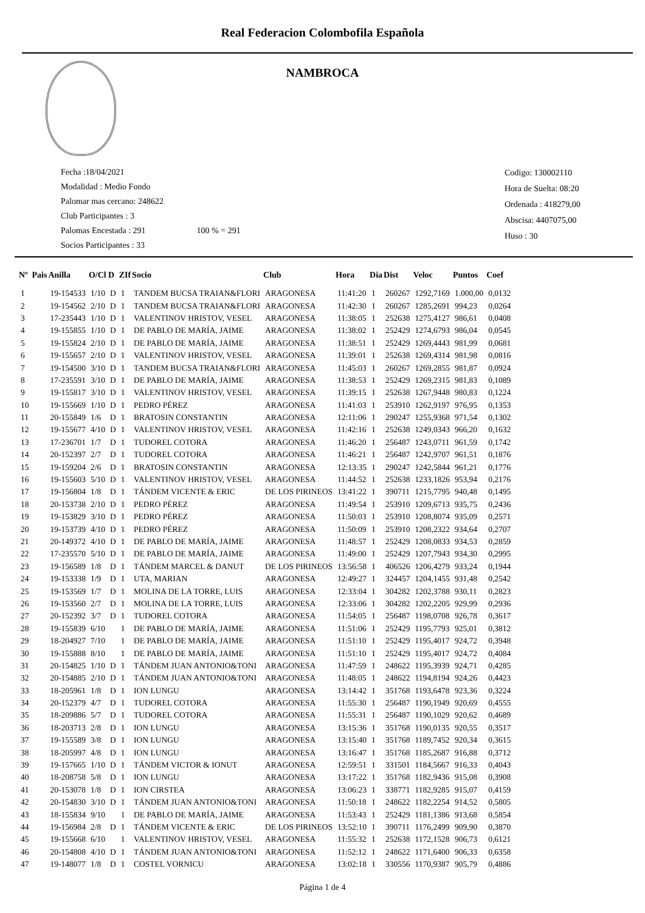Real Federacion Colombofila Española
NAMBROCA
Fecha :18/04/2021
Modalidad : Medio Fondo
Palomar mas cercano: 248622
Club Participantes : 3
Palomas Encestada : 291 100 % = 291
Socios Participantes : 33
Codigo: 130002110
Hora de Suelta: 08:20
Ordenada : 418279,00
Abscisa: 4407075,00
Huso : 30
| Nº | Pais | Anilla | O/Cl | D | ZIf | Socio | Club | Hora | Dia | Dist | Veloc | Puntos | Coef |
| --- | --- | --- | --- | --- | --- | --- | --- | --- | --- | --- | --- | --- | --- |
| 1 | | 19-154533 | 1/10 | D | 1 | TANDEM BUCSA TRAIAN&FLORI | ARAGONESA | 11:41:20 | 1 | 260267 | 1292,7169 | 1.000,00 | 0,0132 |
| 2 | | 19-154562 | 2/10 | D | 1 | TANDEM BUCSA TRAIAN&FLORI | ARAGONESA | 11:42:30 | 1 | 260267 | 1285,2691 | 994,23 | 0,0264 |
| 3 | | 17-235443 | 1/10 | D | 1 | VALENTINOV HRISTOV, VESEL | ARAGONESA | 11:38:05 | 1 | 252638 | 1275,4127 | 986,61 | 0,0408 |
| 4 | | 19-155855 | 1/10 | D | 1 | DE PABLO DE MARÍA, JAIME | ARAGONESA | 11:38:02 | 1 | 252429 | 1274,6793 | 986,04 | 0,0545 |
| 5 | | 19-155824 | 2/10 | D | 1 | DE PABLO DE MARÍA, JAIME | ARAGONESA | 11:38:51 | 1 | 252429 | 1269,4443 | 981,99 | 0,0681 |
| 6 | | 19-155657 | 2/10 | D | 1 | VALENTINOV HRISTOV, VESEL | ARAGONESA | 11:39:01 | 1 | 252638 | 1269,4314 | 981,98 | 0,0816 |
| 7 | | 19-154500 | 3/10 | D | 1 | TANDEM BUCSA TRAIAN&FLORI | ARAGONESA | 11:45:03 | 1 | 260267 | 1269,2855 | 981,87 | 0,0924 |
| 8 | | 17-235591 | 3/10 | D | 1 | DE PABLO DE MARÍA, JAIME | ARAGONESA | 11:38:53 | 1 | 252429 | 1269,2315 | 981,83 | 0,1089 |
| 9 | | 19-155817 | 3/10 | D | 1 | VALENTINOV HRISTOV, VESEL | ARAGONESA | 11:39:15 | 1 | 252638 | 1267,9448 | 980,83 | 0,1224 |
| 10 | | 19-155669 | 1/10 | D | 1 | PEDRO PÉREZ | ARAGONESA | 11:41:03 | 1 | 253910 | 1262,9197 | 976,95 | 0,1353 |
| 11 | | 20-155849 | 1/6 | D | 1 | BRATOSIN CONSTANTIN | ARAGONESA | 12:11:06 | 1 | 290247 | 1255,9368 | 971,54 | 0,1302 |
| 12 | | 19-155677 | 4/10 | D | 1 | VALENTINOV HRISTOV, VESEL | ARAGONESA | 11:42:16 | 1 | 252638 | 1249,0343 | 966,20 | 0,1632 |
| 13 | | 17-236701 | 1/7 | D | 1 | TUDOREL COTORA | ARAGONESA | 11:46:20 | 1 | 256487 | 1243,0711 | 961,59 | 0,1742 |
| 14 | | 20-152397 | 2/7 | D | 1 | TUDOREL COTORA | ARAGONESA | 11:46:21 | 1 | 256487 | 1242,9707 | 961,51 | 0,1876 |
| 15 | | 19-159204 | 2/6 | D | 1 | BRATOSIN CONSTANTIN | ARAGONESA | 12:13:35 | 1 | 290247 | 1242,5844 | 961,21 | 0,1776 |
| 16 | | 19-155603 | 5/10 | D | 1 | VALENTINOV HRISTOV, VESEL | ARAGONESA | 11:44:52 | 1 | 252638 | 1233,1826 | 953,94 | 0,2176 |
| 17 | | 19-156804 | 1/8 | D | 1 | TÁNDEM VICENTE & ERIC | DE LOS PIRINEOS | 13:41:22 | 1 | 390711 | 1215,7795 | 940,48 | 0,1495 |
| 18 | | 20-153738 | 2/10 | D | 1 | PEDRO PÉREZ | ARAGONESA | 11:49:54 | 1 | 253910 | 1209,6713 | 935,75 | 0,2436 |
| 19 | | 19-153829 | 3/10 | D | 1 | PEDRO PÉREZ | ARAGONESA | 11:50:03 | 1 | 253910 | 1208,8074 | 935,09 | 0,2571 |
| 20 | | 19-153739 | 4/10 | D | 1 | PEDRO PÉREZ | ARAGONESA | 11:50:09 | 1 | 253910 | 1208,2322 | 934,64 | 0,2707 |
| 21 | | 20-149372 | 4/10 | D | 1 | DE PABLO DE MARÍA, JAIME | ARAGONESA | 11:48:57 | 1 | 252429 | 1208,0833 | 934,53 | 0,2859 |
| 22 | | 17-235570 | 5/10 | D | 1 | DE PABLO DE MARÍA, JAIME | ARAGONESA | 11:49:00 | 1 | 252429 | 1207,7943 | 934,30 | 0,2995 |
| 23 | | 19-156589 | 1/8 | D | 1 | TÁNDEM MARCEL & DANUT | DE LOS PIRINEOS | 13:56:58 | 1 | 406526 | 1206,4279 | 933,24 | 0,1944 |
| 24 | | 19-153338 | 1/9 | D | 1 | UTA, MARIAN | ARAGONESA | 12:49:27 | 1 | 324457 | 1204,1455 | 931,48 | 0,2542 |
| 25 | | 19-153569 | 1/7 | D | 1 | MOLINA DE LA TORRE, LUIS | ARAGONESA | 12:33:04 | 1 | 304282 | 1202,3788 | 930,11 | 0,2823 |
| 26 | | 19-153560 | 2/7 | D | 1 | MOLINA DE LA TORRE, LUIS | ARAGONESA | 12:33:06 | 1 | 304282 | 1202,2205 | 929,99 | 0,2936 |
| 27 | | 20-152392 | 3/7 | D | 1 | TUDOREL COTORA | ARAGONESA | 11:54:05 | 1 | 256487 | 1198,0708 | 926,78 | 0,3617 |
| 28 | | 19-155839 | 6/10 | | 1 | DE PABLO DE MARÍA, JAIME | ARAGONESA | 11:51:06 | 1 | 252429 | 1195,7793 | 925,01 | 0,3812 |
| 29 | | 18-204927 | 7/10 | | 1 | DE PABLO DE MARÍA, JAIME | ARAGONESA | 11:51:10 | 1 | 252429 | 1195,4017 | 924,72 | 0,3948 |
| 30 | | 19-155888 | 8/10 | | 1 | DE PABLO DE MARÍA, JAIME | ARAGONESA | 11:51:10 | 1 | 252429 | 1195,4017 | 924,72 | 0,4084 |
| 31 | | 20-154825 | 1/10 | D | 1 | TÁNDEM JUAN ANTONIO&TONI | ARAGONESA | 11:47:59 | 1 | 248622 | 1195,3939 | 924,71 | 0,4285 |
| 32 | | 20-154885 | 2/10 | D | 1 | TÁNDEM JUAN ANTONIO&TONI | ARAGONESA | 11:48:05 | 1 | 248622 | 1194,8194 | 924,26 | 0,4423 |
| 33 | | 18-205961 | 1/8 | D | 1 | ION LUNGU | ARAGONESA | 13:14:42 | 1 | 351768 | 1193,6478 | 923,36 | 0,3224 |
| 34 | | 20-152379 | 4/7 | D | 1 | TUDOREL COTORA | ARAGONESA | 11:55:30 | 1 | 256487 | 1190,1949 | 920,69 | 0,4555 |
| 35 | | 18-209886 | 5/7 | D | 1 | TUDOREL COTORA | ARAGONESA | 11:55:31 | 1 | 256487 | 1190,1029 | 920,62 | 0,4689 |
| 36 | | 18-203713 | 2/8 | D | 1 | ION LUNGU | ARAGONESA | 13:15:36 | 1 | 351768 | 1190,0135 | 920,55 | 0,3517 |
| 37 | | 19-155589 | 3/8 | D | 1 | ION LUNGU | ARAGONESA | 13:15:40 | 1 | 351768 | 1189,7452 | 920,34 | 0,3615 |
| 38 | | 18-205997 | 4/8 | D | 1 | ION LUNGU | ARAGONESA | 13:16:47 | 1 | 351768 | 1185,2687 | 916,88 | 0,3712 |
| 39 | | 19-157665 | 1/10 | D | 1 | TÁNDEM VICTOR & IONUT | ARAGONESA | 12:59:51 | 1 | 331501 | 1184,5667 | 916,33 | 0,4043 |
| 40 | | 18-208758 | 5/8 | D | 1 | ION LUNGU | ARAGONESA | 13:17:22 | 1 | 351768 | 1182,9436 | 915,08 | 0,3908 |
| 41 | | 20-153078 | 1/8 | D | 1 | ION CIRSTEA | ARAGONESA | 13:06:23 | 1 | 338771 | 1182,9285 | 915,07 | 0,4159 |
| 42 | | 20-154830 | 3/10 | D | 1 | TÁNDEM JUAN ANTONIO&TONI | ARAGONESA | 11:50:18 | 1 | 248622 | 1182,2254 | 914,52 | 0,5805 |
| 43 | | 18-155834 | 9/10 | | 1 | DE PABLO DE MARÍA, JAIME | ARAGONESA | 11:53:43 | 1 | 252429 | 1181,1386 | 913,68 | 0,5854 |
| 44 | | 19-156984 | 2/8 | D | 1 | TÁNDEM VICENTE & ERIC | DE LOS PIRINEOS | 13:52:10 | 1 | 390711 | 1176,2499 | 909,90 | 0,3870 |
| 45 | | 19-155668 | 6/10 | | 1 | VALENTINOV HRISTOV, VESEL | ARAGONESA | 11:55:32 | 1 | 252638 | 1172,1528 | 906,73 | 0,6121 |
| 46 | | 20-154808 | 4/10 | D | 1 | TÁNDEM JUAN ANTONIO&TONI | ARAGONESA | 11:52:12 | 1 | 248622 | 1171,6400 | 906,33 | 0,6358 |
| 47 | | 19-148077 | 1/8 | D | 1 | COSTEL VORNICU | ARAGONESA | 13:02:18 | 1 | 330556 | 1170,9387 | 905,79 | 0,4886 |
Página 1 de 4